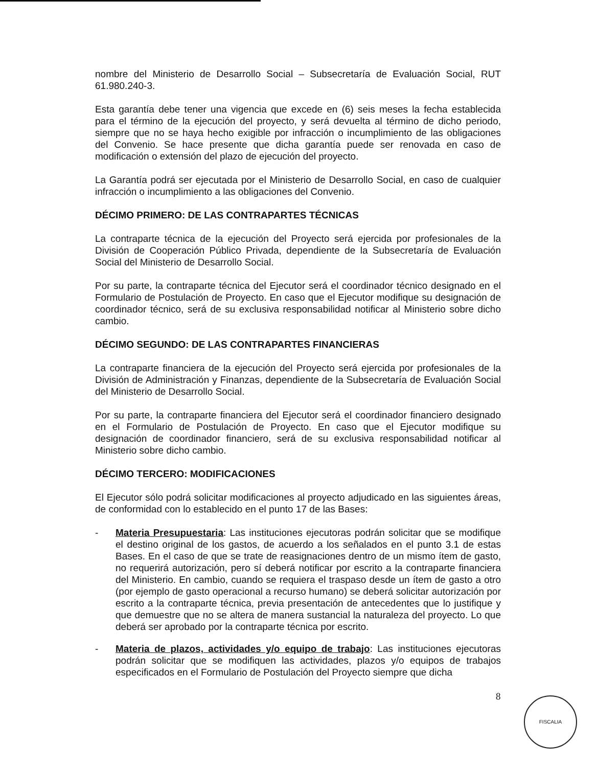nombre del Ministerio de Desarrollo Social – Subsecretaría de Evaluación Social, RUT 61.980.240-3.
Esta garantía debe tener una vigencia que excede en (6) seis meses la fecha establecida para el término de la ejecución del proyecto, y será devuelta al término de dicho periodo, siempre que no se haya hecho exigible por infracción o incumplimiento de las obligaciones del Convenio. Se hace presente que dicha garantía puede ser renovada en caso de modificación o extensión del plazo de ejecución del proyecto.
La Garantía podrá ser ejecutada por el Ministerio de Desarrollo Social, en caso de cualquier infracción o incumplimiento a las obligaciones del Convenio.
DÉCIMO PRIMERO: DE LAS CONTRAPARTES TÉCNICAS
La contraparte técnica de la ejecución del Proyecto será ejercida por profesionales de la División de Cooperación Público Privada, dependiente de la Subsecretaría de Evaluación Social del Ministerio de Desarrollo Social.
Por su parte, la contraparte técnica del Ejecutor será el coordinador técnico designado en el Formulario de Postulación de Proyecto. En caso que el Ejecutor modifique su designación de coordinador técnico, será de su exclusiva responsabilidad notificar al Ministerio sobre dicho cambio.
DÉCIMO SEGUNDO: DE LAS CONTRAPARTES FINANCIERAS
La contraparte financiera de la ejecución del Proyecto será ejercida por profesionales de la División de Administración y Finanzas, dependiente de la Subsecretaría de Evaluación Social del Ministerio de Desarrollo Social.
Por su parte, la contraparte financiera del Ejecutor será el coordinador financiero designado en el Formulario de Postulación de Proyecto. En caso que el Ejecutor modifique su designación de coordinador financiero, será de su exclusiva responsabilidad notificar al Ministerio sobre dicho cambio.
DÉCIMO TERCERO: MODIFICACIONES
El Ejecutor sólo podrá solicitar modificaciones al proyecto adjudicado en las siguientes áreas, de conformidad con lo establecido en el punto 17 de las Bases:
- Materia Presupuestaria: Las instituciones ejecutoras podrán solicitar que se modifique el destino original de los gastos, de acuerdo a los señalados en el punto 3.1 de estas Bases. En el caso de que se trate de reasignaciones dentro de un mismo ítem de gasto, no requerirá autorización, pero sí deberá notificar por escrito a la contraparte financiera del Ministerio. En cambio, cuando se requiera el traspaso desde un ítem de gasto a otro (por ejemplo de gasto operacional a recurso humano) se deberá solicitar autorización por escrito a la contraparte técnica, previa presentación de antecedentes que lo justifique y que demuestre que no se altera de manera sustancial la naturaleza del proyecto. Lo que deberá ser aprobado por la contraparte técnica por escrito.
- Materia de plazos, actividades y/o equipo de trabajo: Las instituciones ejecutoras podrán solicitar que se modifiquen las actividades, plazos y/o equipos de trabajos especificados en el Formulario de Postulación del Proyecto siempre que dicha
8 FISCALIA